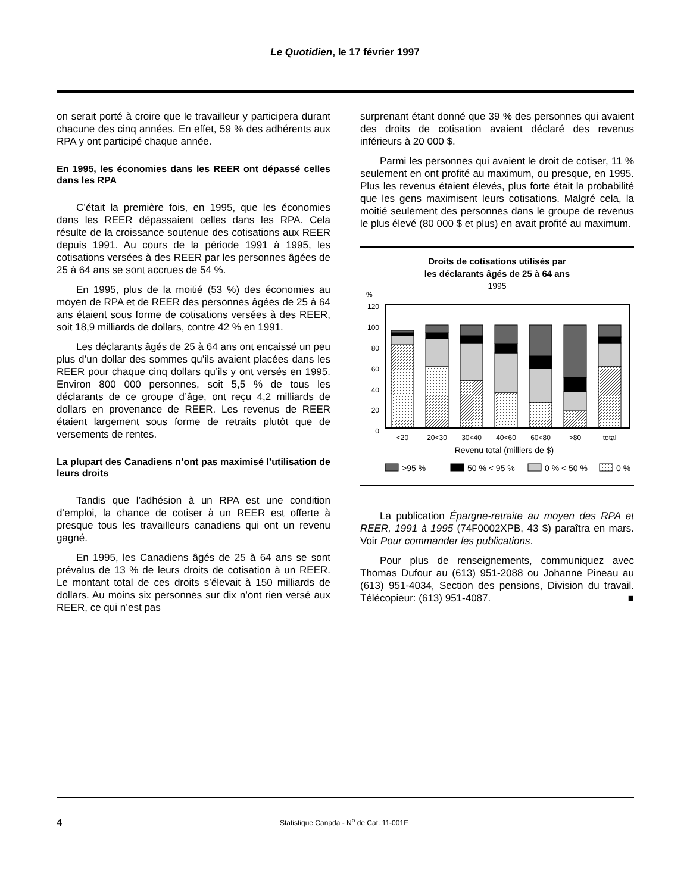Le Quotidien, le 17 février 1997
on serait porté à croire que le travailleur y participera durant chacune des cinq années. En effet, 59 % des adhérents aux RPA y ont participé chaque année.
En 1995, les économies dans les REER ont dépassé celles dans les RPA
C’était la première fois, en 1995, que les économies dans les REER dépassaient celles dans les RPA. Cela résulte de la croissance soutenue des cotisations aux REER depuis 1991. Au cours de la période 1991 à 1995, les cotisations versées à des REER par les personnes âgées de 25 à 64 ans se sont accrues de 54 %.
En 1995, plus de la moitié (53 %) des économies au moyen de RPA et de REER des personnes âgées de 25 à 64 ans étaient sous forme de cotisations versées à des REER, soit 18,9 milliards de dollars, contre 42 % en 1991.
Les déclarants âgés de 25 à 64 ans ont encaissé un peu plus d’un dollar des sommes qu’ils avaient placées dans les REER pour chaque cinq dollars qu’ils y ont versés en 1995. Environ 800 000 personnes, soit 5,5 % de tous les déclarants de ce groupe d’âge, ont reçu 4,2 milliards de dollars en provenance de REER. Les revenus de REER étaient largement sous forme de retraits plutôt que de versements de rentes.
La plupart des Canadiens n’ont pas maximisé l’utilisation de leurs droits
Tandis que l’adhésion à un RPA est une condition d’emploi, la chance de cotiser à un REER est offerte à presque tous les travailleurs canadiens qui ont un revenu gagné.
En 1995, les Canadiens âgés de 25 à 64 ans se sont prévalus de 13 % de leurs droits de cotisation à un REER. Le montant total de ces droits s’élevait à 150 milliards de dollars. Au moins six personnes sur dix n’ont rien versé aux REER, ce qui n’est pas
surprenant étant donné que 39 % des personnes qui avaient des droits de cotisation avaient déclaré des revenus inférieurs à 20 000 $.
Parmi les personnes qui avaient le droit de cotiser, 11 % seulement en ont profité au maximum, ou presque, en 1995. Plus les revenus étaient élevés, plus forte était la probabilité que les gens maximisent leurs cotisations. Malgré cela, la moitié seulement des personnes dans le groupe de revenus le plus élevé (80 000 $ et plus) en avait profité au maximum.
Droits de cotisations utilisés par
les déclarants âgés de 25 à 64 ans
1995
%
120
100
80
60
40
20
0
<20
20<30
30<40
40<60
60<80
>80
total
Revenu total (milliers de $)
>95 %
50 % < 95 %
0 % < 50 %
0 %
La publication Épargne-retraite au moyen des RPA et REER, 1991 à 1995 (74F0002XPB, 43 $) paraîtra en mars. Voir Pour commander les publications.
Pour plus de renseignements, communiquez avec Thomas Dufour au (613) 951-2088 ou Johanne Pineau au (613) 951-4034, Section des pensions, Division du travail. Télécopieur: (613) 951-4087. ■
4 Statistique Canada - N<sup>o</sup> de Cat. 11-001F